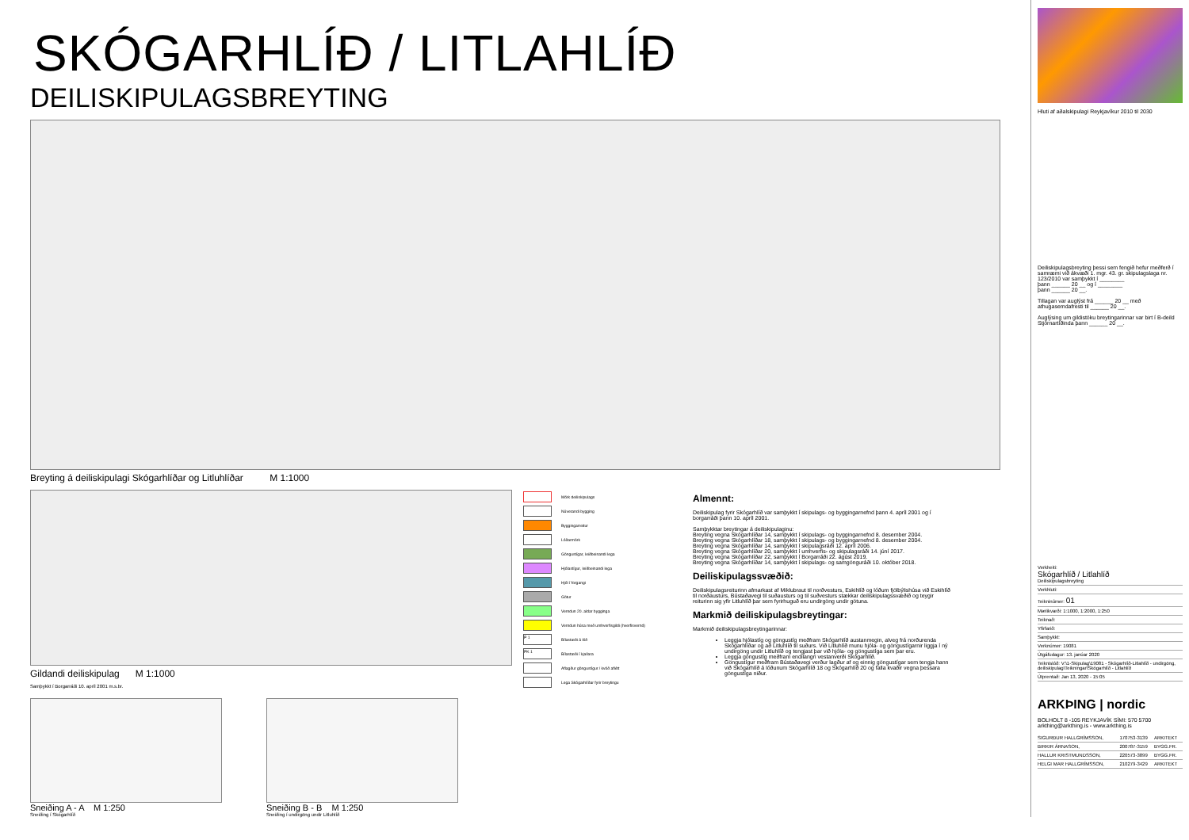SKÓGARHLÍÐ / LITLAHLÍÐ
DEILISKIPULAGSBREYTING
Breyting á deiliskipulagi Skógarhlíðar og Litluhlíðar M 1:1000
Gildandi deiliskipulag M 1:1000
Samþykkt í Borgarráði 10. apríl 2001 m.s.br.
Sneiðing A - A M 1:250
Sneiðing í Skógarhlíð
Sneiðing B - B M 1:250
Sneiðing í undirgöng undir Litluhlíð
Mörk deiliskipulags
Núverandi bygging
Byggingarreitur
Lóðarmörk
Göngustígar, leiðbeinandi lega
Hjólastígur, leiðbeinandi lega
Hjól í forgangi
Götur
Verndun 20. aldar byggingа
Verndun húsa með umhverfisgildi (hverfisvernd)
P 1 Bílastæði á lóð
PK 1 Bílastæði í kjallara
Aflagður göngustígur / kvöð aflétt
Lega Skógarhlíðar fyrir breytingu
Almennt:
Deiliskipulag fyrir Skógarhlíð var samþykkt í skipulags- og byggingarnefnd þann 4. apríl 2001 og í borgarráði þann 10. apríl 2001.
Samþykktar breytingar á deiliskipulaginu:
Breyting vegna Skógarhlíðar 14, samþykkt í skipulags- og byggingarnefnd 8. desember 2004.
Breyting vegna Skógarhlíðar 18, samþykkt í skipulags- og byggingarnefnd 8. desember 2004.
Breyting vegna Skógarhlíðar 14, samþykkt í skipulagsráði 12. apríl 2006.
Breyting vegna Skógarhlíðar 20, samþykkt í umhverfis- og skipulagsráði 14. júní 2017.
Breyting vegna Skógarhlíðar 22, samþykkt í Borgarráði 22. ágúst 2019.
Breyting vegna Skógarhlíðar 14, samþykkt í skipulags- og samgönguráði 10. október 2018.
Deiliskipulagssvæðið:
Deiliskipulagsreiturinn afmarkast af Miklubraut til norðvesturs, Eskihlíð og lóðum fjölbýlishúsa við Eskihlíð til norðausturs, Bústaðavegi til suðausturs og til suðvesturs stækkar deiliskipulagssvæðið og teygir reiturinn sig yfir Litluhlíð þar sem fyrirhuguð eru undirgöng undir götuna.
Markmið deiliskipulagsbreytingar:
Markmið deiliskipulagsbreytingarinnar:
Leggja hjólastíg og göngustíg meðfram Skógarhlíð austanmegin, alveg frá norðurenda Skógarhlíðar og að Litluhlíð til suðurs. Við Litluhlíð munu hjóla- og göngustígarnir liggja í ný undirgöng undir Litluhlíð og tengjast þar við hjóla- og göngustíga sem þar eru.
Leggja göngustíg meðfram endilangri vestanverði Skógarhlíð.
Göngustígur meðfram Bústaðavegi verður lagður af og einnig göngustígar sem tengja hann við Skógarhlíð á lóðunum Skógarhlíð 18 og Skógarhlíð 20 og falla kvaðir vegna þessara göngustíga niður.
Hluti af aðalskipulagi Reykjavíkur 2010 til 2030
Deiliskipulagsbreyting þessi sem fengið hefur meðferð í samræmi við ákvæði 1. mgr. 43. gr. skipulagslaga nr. 123/2010 var samþykkt í ________
þann ______ 20 __ og í ________
þann ______ 20 __.
Tillagan var auglýst frá ______ 20 __ með athugasemdafresti til ______ 20 __.
Auglýsing um gildistöku breytingarinnar var birt í B-deild Stjórnartíðinda þann ______ 20 __.
| Verkheiti: Skógarhlíð / Litlahlíð Deiliskipulagsbreyting |
| Verkhluti: |
| Teikninúmer: 01 |
| Mælikvarði: 1:1000, 1:2000, 1:250 |
| Teiknað: |
| Yfirfarið: |
| Samþykkt: |
| Verknúmer: 19081 |
| Útgáfudagur: 13. janúar 2020 |
| Teiknislóð: V:\1-Skipulag\19081 - Skógarhlíð-Litlahlíð - undirgöng, deiliskipulag\Teikningar\Skógarhlíð - Litlahlíð |
| Útprentað: Jan 13, 2020 - 15:05 |
ARKÞING | nordic
BOLHOLT 8 -105 REYKJAVÍK SÍMI: 570 5700 arkthing@arkthing.is - www.arkthing.is
| SIGURÐUR HALLGRÍMSSON, | 170753-3139 | ARKITEKT |
| BIRKIR ÁRNASON, | 200787-3159 | BYGG.FR. |
| HALLUR KRISTMUNDSSON, | 220573-3899 | BYGG.FR. |
| HELGI MAR HALLGRÍMSSON, | 210279-3429 | ARKITEKT |